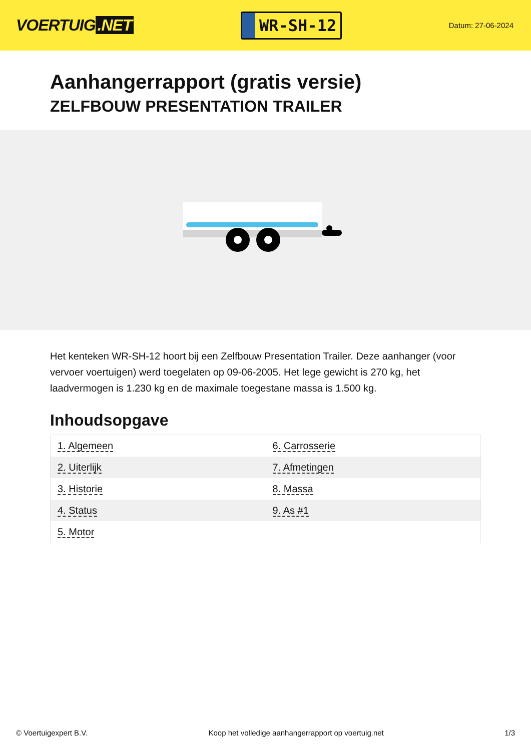VOERTUIG.NET
WR-SH-12
Datum: 27-06-2024
Aanhangerrapport (gratis versie)
ZELFBOUW PRESENTATION TRAILER
Het kenteken WR-SH-12 hoort bij een Zelfbouw Presentation Trailer. Deze aanhanger (voor vervoer voertuigen) werd toegelaten op 09-06-2005. Het lege gewicht is 270 kg, het laadvermogen is 1.230 kg en de maximale toegestane massa is 1.500 kg.
Inhoudsopgave
| 1. Algemeen | 6. Carrosserie |
| 2. Uiterlijk | 7. Afmetingen |
| 3. Historie | 8. Massa |
| 4. Status | 9. As #1 |
| 5. Motor | |
© Voertuigexpert B.V. Koop het volledige aanhangerrapport op voertuig.net 1/3